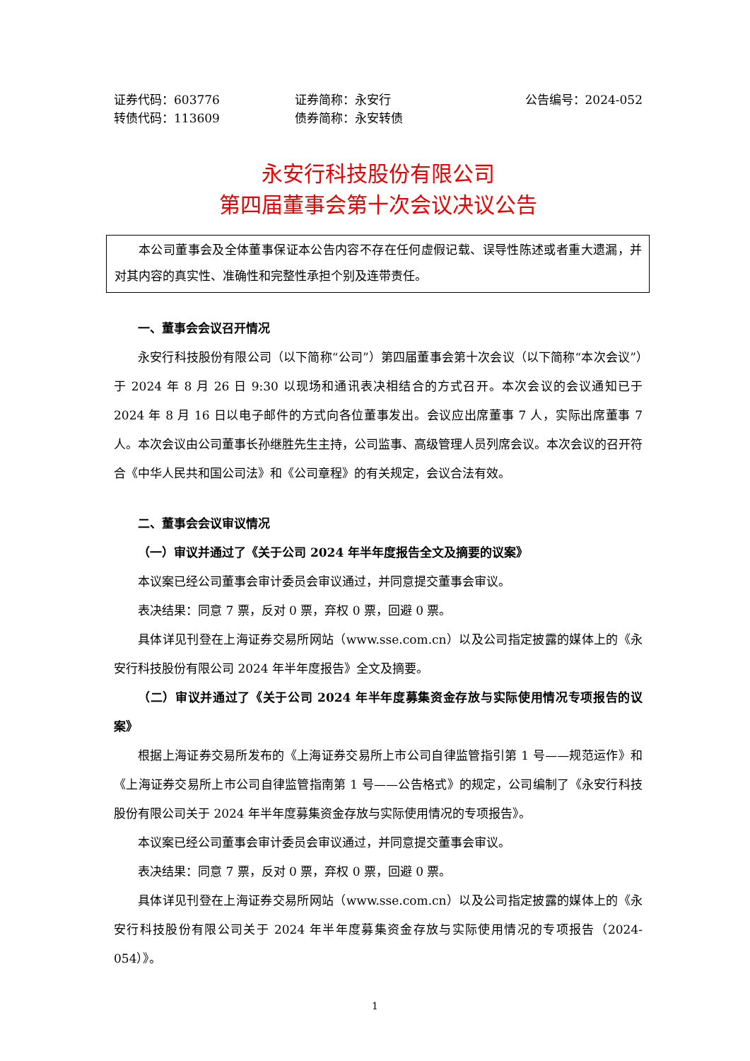证券代码：603776 证券简称：永安行 公告编号：2024-052
转债代码：113609 债券简称：永安转债
永安行科技股份有限公司
第四届董事会第十次会议决议公告
本公司董事会及全体董事保证本公告内容不存在任何虚假记载、误导性陈述或者重大遗漏，并对其内容的真实性、准确性和完整性承担个别及连带责任。
一、董事会会议召开情况
永安行科技股份有限公司（以下简称“公司”）第四届董事会第十次会议（以下简称“本次会议”）于 2024 年 8 月 26 日 9:30 以现场和通讯表决相结合的方式召开。本次会议的会议通知已于 2024 年 8 月 16 日以电子邮件的方式向各位董事发出。会议应出席董事 7 人，实际出席董事 7 人。本次会议由公司董事长孙继胜先生主持，公司监事、高级管理人员列席会议。本次会议的召开符合《中华人民共和国公司法》和《公司章程》的有关规定，会议合法有效。
二、董事会会议审议情况
（一）审议并通过了《关于公司 2024 年半年度报告全文及摘要的议案》
本议案已经公司董事会审计委员会审议通过，并同意提交董事会审议。
表决结果：同意 7 票，反对 0 票，弃权 0 票，回避 0 票。
具体详见刊登在上海证券交易所网站（www.sse.com.cn）以及公司指定披露的媒体上的《永安行科技股份有限公司 2024 年半年度报告》全文及摘要。
（二）审议并通过了《关于公司 2024 年半年度募集资金存放与实际使用情况专项报告的议案》
根据上海证券交易所发布的《上海证券交易所上市公司自律监管指引第 1 号——规范运作》和《上海证券交易所上市公司自律监管指南第 1 号——公告格式》的规定，公司编制了《永安行科技股份有限公司关于 2024 年半年度募集资金存放与实际使用情况的专项报告》。
本议案已经公司董事会审计委员会审议通过，并同意提交董事会审议。
表决结果：同意 7 票，反对 0 票，弃权 0 票，回避 0 票。
具体详见刊登在上海证券交易所网站（www.sse.com.cn）以及公司指定披露的媒体上的《永安行科技股份有限公司关于 2024 年半年度募集资金存放与实际使用情况的专项报告（2024-054）》。
1